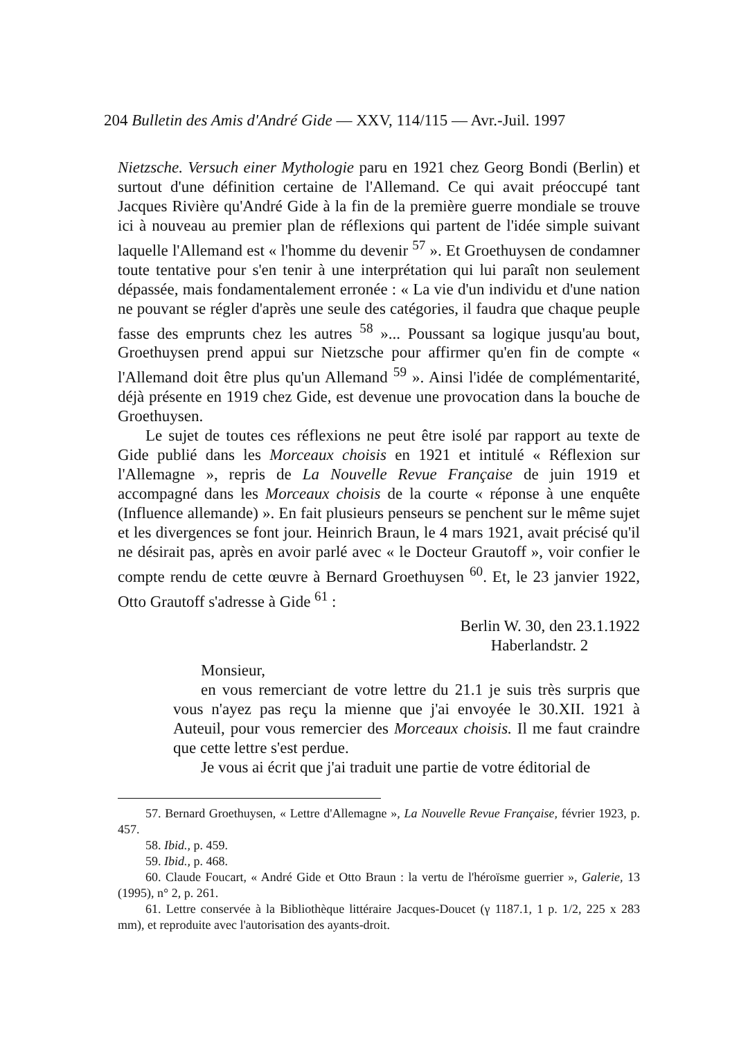204 Bulletin des Amis d'André Gide — XXV, 114/115 — Avr.-Juil. 1997
Nietzsche. Versuch einer Mythologie paru en 1921 chez Georg Bondi (Berlin) et surtout d'une définition certaine de l'Allemand. Ce qui avait préoccupé tant Jacques Rivière qu'André Gide à la fin de la première guerre mondiale se trouve ici à nouveau au premier plan de réflexions qui partent de l'idée simple suivant laquelle l'Allemand est « l'homme du devenir <sup>57</sup> ». Et Groethuysen de condamner toute tentative pour s'en tenir à une interprétation qui lui paraît non seulement dépassée, mais fondamentalement erronée : « La vie d'un individu et d'une nation ne pouvant se régler d'après une seule des catégories, il faudra que chaque peuple fasse des emprunts chez les autres <sup>58</sup> »... Poussant sa logique jusqu'au bout, Groethuysen prend appui sur Nietzsche pour affirmer qu'en fin de compte « l'Allemand doit être plus qu'un Allemand <sup>59</sup> ». Ainsi l'idée de complémentarité, déjà présente en 1919 chez Gide, est devenue une provocation dans la bouche de Groethuysen.
Le sujet de toutes ces réflexions ne peut être isolé par rapport au texte de Gide publié dans les Morceaux choisis en 1921 et intitulé « Réflexion sur l'Allemagne », repris de La Nouvelle Revue Française de juin 1919 et accompagné dans les Morceaux choisis de la courte « réponse à une enquête (Influence allemande) ». En fait plusieurs penseurs se penchent sur le même sujet et les divergences se font jour. Heinrich Braun, le 4 mars 1921, avait précisé qu'il ne désirait pas, après en avoir parlé avec « le Docteur Grautoff », voir confier le compte rendu de cette œuvre à Bernard Groethuysen <sup>60</sup>. Et, le 23 janvier 1922, Otto Grautoff s'adresse à Gide <sup>61</sup> :
Berlin W. 30, den 23.1.1922
Haberlandstr. 2
Monsieur,
en vous remerciant de votre lettre du 21.1 je suis très surpris que vous n'ayez pas reçu la mienne que j'ai envoyée le 30.XII. 1921 à Auteuil, pour vous remercier des Morceaux choisis. Il me faut craindre que cette lettre s'est perdue.
Je vous ai écrit que j'ai traduit une partie de votre éditorial de
57. Bernard Groethuysen, « Lettre d'Allemagne », La Nouvelle Revue Française, février 1923, p. 457.
58. Ibid., p. 459.
59. Ibid., p. 468.
60. Claude Foucart, « André Gide et Otto Braun : la vertu de l'héroïsme guerrier », Galerie, 13 (1995), n° 2, p. 261.
61. Lettre conservée à la Bibliothèque littéraire Jacques-Doucet (γ 1187.1, 1 p. 1/2, 225 x 283 mm), et reproduite avec l'autorisation des ayants-droit.